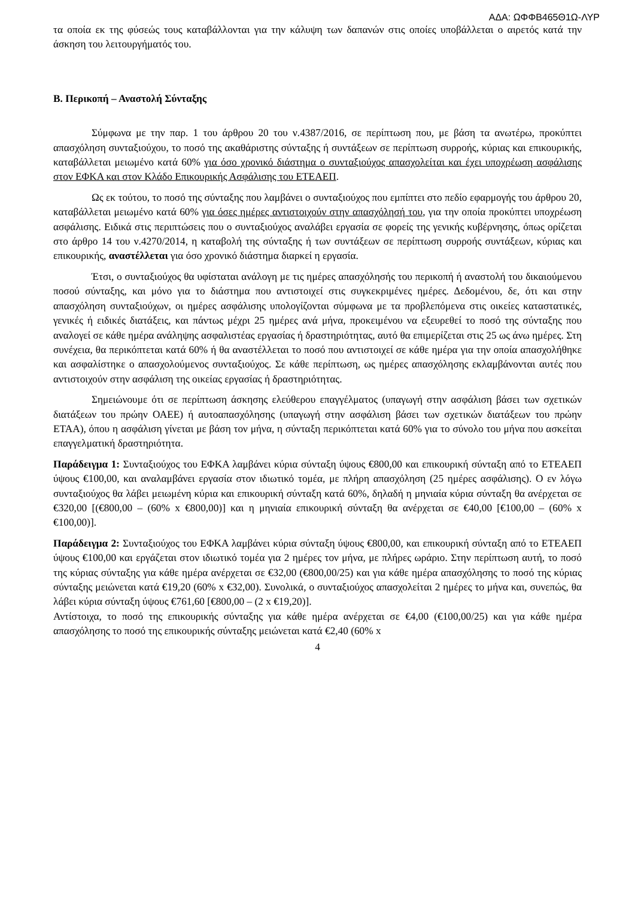ΑΔΑ: ΩΦΦΒ465Θ1Ω-ΛΥΡ
τα οποία εκ της φύσεώς τους καταβάλλονται για την κάλυψη των δαπανών στις οποίες υποβάλλεται ο αιρετός κατά την άσκηση του λειτουργήματός του.
Β. Περικοπή – Αναστολή Σύνταξης
Σύμφωνα με την παρ. 1 του άρθρου 20 του ν.4387/2016, σε περίπτωση που, με βάση τα ανωτέρω, προκύπτει απασχόληση συνταξιούχου, το ποσό της ακαθάριστης σύνταξης ή συντάξεων σε περίπτωση συρροής, κύριας και επικουρικής, καταβάλλεται μειωμένο κατά 60% για όσο χρονικό διάστημα ο συνταξιούχος απασχολείται και έχει υποχρέωση ασφάλισης στον ΕΦΚΑ και στον Κλάδο Επικουρικής Ασφάλισης του ΕΤΕΑΕΠ.
Ως εκ τούτου, το ποσό της σύνταξης που λαμβάνει ο συνταξιούχος που εμπίπτει στο πεδίο εφαρμογής του άρθρου 20, καταβάλλεται μειωμένο κατά 60% για όσες ημέρες αντιστοιχούν στην απασχόλησή του, για την οποία προκύπτει υποχρέωση ασφάλισης. Ειδικά στις περιπτώσεις που ο συνταξιούχος αναλάβει εργασία σε φορείς της γενικής κυβέρνησης, όπως ορίζεται στο άρθρο 14 του ν.4270/2014, η καταβολή της σύνταξης ή των συντάξεων σε περίπτωση συρροής συντάξεων, κύριας και επικουρικής, αναστέλλεται για όσο χρονικό διάστημα διαρκεί η εργασία.
Έτσι, ο συνταξιούχος θα υφίσταται ανάλογη με τις ημέρες απασχόλησής του περικοπή ή αναστολή του δικαιούμενου ποσού σύνταξης, και μόνο για το διάστημα που αντιστοιχεί στις συγκεκριμένες ημέρες. Δεδομένου, δε, ότι και στην απασχόληση συνταξιούχων, οι ημέρες ασφάλισης υπολογίζονται σύμφωνα με τα προβλεπόμενα στις οικείες καταστατικές, γενικές ή ειδικές διατάξεις, και πάντως μέχρι 25 ημέρες ανά μήνα, προκειμένου να εξευρεθεί το ποσό της σύνταξης που αναλογεί σε κάθε ημέρα ανάληψης ασφαλιστέας εργασίας ή δραστηριότητας, αυτό θα επιμερίζεται στις 25 ως άνω ημέρες. Στη συνέχεια, θα περικόπτεται κατά 60% ή θα αναστέλλεται το ποσό που αντιστοιχεί σε κάθε ημέρα για την οποία απασχολήθηκε και ασφαλίστηκε ο απασχολούμενος συνταξιούχος. Σε κάθε περίπτωση, ως ημέρες απασχόλησης εκλαμβάνονται αυτές που αντιστοιχούν στην ασφάλιση της οικείας εργασίας ή δραστηριότητας.
Σημειώνουμε ότι σε περίπτωση άσκησης ελεύθερου επαγγέλματος (υπαγωγή στην ασφάλιση βάσει των σχετικών διατάξεων του πρώην ΟΑΕΕ) ή αυτοαπασχόλησης (υπαγωγή στην ασφάλιση βάσει των σχετικών διατάξεων του πρώην ΕΤΑΑ), όπου η ασφάλιση γίνεται με βάση τον μήνα, η σύνταξη περικόπτεται κατά 60% για το σύνολο του μήνα που ασκείται επαγγελματική δραστηριότητα.
Παράδειγμα 1: Συνταξιούχος του ΕΦΚΑ λαμβάνει κύρια σύνταξη ύψους €800,00 και επικουρική σύνταξη από το ΕΤΕΑΕΠ ύψους €100,00, και αναλαμβάνει εργασία στον ιδιωτικό τομέα, με πλήρη απασχόληση (25 ημέρες ασφάλισης). Ο εν λόγω συνταξιούχος θα λάβει μειωμένη κύρια και επικουρική σύνταξη κατά 60%, δηλαδή η μηνιαία κύρια σύνταξη θα ανέρχεται σε €320,00 [(€800,00 – (60% x €800,00)] και η μηνιαία επικουρική σύνταξη θα ανέρχεται σε €40,00 [€100,00 – (60% x €100,00)].
Παράδειγμα 2: Συνταξιούχος του ΕΦΚΑ λαμβάνει κύρια σύνταξη ύψους €800,00, και επικουρική σύνταξη από το ΕΤΕΑΕΠ ύψους €100,00 και εργάζεται στον ιδιωτικό τομέα για 2 ημέρες τον μήνα, με πλήρες ωράριο. Στην περίπτωση αυτή, το ποσό της κύριας σύνταξης για κάθε ημέρα ανέρχεται σε €32,00 (€800,00/25) και για κάθε ημέρα απασχόλησης το ποσό της κύριας σύνταξης μειώνεται κατά €19,20 (60% x €32,00). Συνολικά, ο συνταξιούχος απασχολείται 2 ημέρες το μήνα και, συνεπώς, θα λάβει κύρια σύνταξη ύψους €761,60 [€800,00 – (2 x €19,20)].
Αντίστοιχα, το ποσό της επικουρικής σύνταξης για κάθε ημέρα ανέρχεται σε €4,00 (€100,00/25) και για κάθε ημέρα απασχόλησης το ποσό της επικουρικής σύνταξης μειώνεται κατά €2,40 (60% x
4